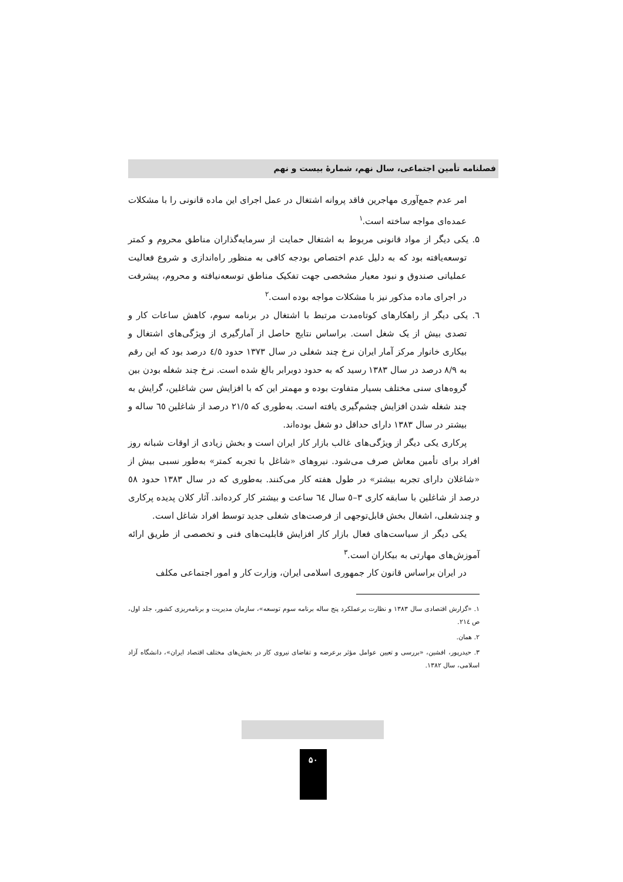فصلنامه تأمین اجتماعی، سال نهم، شمارهٔ بیست و نهم
امر عدم جمع‌آوری مهاجرین فاقد پروانه اشتغال در عمل اجرای این ماده قانونی را با مشکلات عمده‌ای مواجه ساخته است.<sup>۱</sup>
۵. یکی دیگر از مواد قانونی مربوط به اشتغال حمایت از سرمایه‌گذاران مناطق محروم و کمتر توسعه‌یافته بود که به دلیل عدم اختصاص بودجه کافی به منظور راه‌اندازی و شروع فعالیت عملیاتی صندوق و نبود معیار مشخصی جهت تفکیک مناطق توسعه‌نیافته و محروم، پیشرفت در اجرای ماده مذکور نیز با مشکلات مواجه بوده است.<sup>۲</sup>
٦. یکی دیگر از راهکارهای کوتاه‌مدت مرتبط با اشتغال در برنامه سوم، کاهش ساعات کار و تصدی بیش از یک شغل است. براساس نتایج حاصل از آمارگیری از ویژگی‌های اشتغال و بیکاری خانوار مرکز آمار ایران نرخ چند شغلی در سال ۱۳۷۳ حدود ٤/٥ درصد بود که این رقم به ۸/۹ درصد در سال ۱۳۸۳ رسید که به حدود دوبرابر بالغ شده است. نرخ چند شغله بودن بین گروه‌های سنی مختلف بسیار متفاوت بوده و مهمتر این که با افزایش سن شاغلین، گرایش به چند شغله شدن افزایش چشم‌گیری یافته است. به‌طوری که ۲۱/٥ درصد از شاغلین ٦٥ ساله و بیشتر در سال ۱۳۸۳ دارای حداقل دو شغل بوده‌اند.
پرکاری یکی دیگر از ویژگی‌های غالب بازار کار ایران است و بخش زیادی از اوقات شبانه روز افراد برای تأمین معاش صرف می‌شود. نیروهای «شاغل با تجربه کمتر» به‌طور نسبی بیش از «شاغلان دارای تجربه بیشتر» در طول هفته کار می‌کنند. به‌طوری که در سال ۱۳۸۳ حدود ٥۸ درصد از شاغلین با سابقه کاری ۳–٥ سال ٦٤ ساعت و بیشتر کار کرده‌اند. آثار کلان پدیده پرکاری و چندشغلی، اشغال بخش قابل‌توجهی از فرصت‌های شغلی جدید توسط افراد شاغل است.
یکی دیگر از سیاست‌های فعال بازار کار افزایش قابلیت‌های فنی و تخصصی از طریق ارائه آموزش‌های مهارتی به بیکاران است.<sup>۳</sup>
در ایران براساس قانون کار جمهوری اسلامی ایران، وزارت کار و امور اجتماعی مکلف
۱. «گزارش اقتصادی سال ۱۳۸۳ و نظارت برعملکرد پنج ساله برنامه سوم توسعه»، سازمان مدیریت و برنامه‌ریزی کشور، جلد اول، ص ۲۱٤.
۲. همان.
۳. حیدرپور، افشین، «بررسی و تعیین عوامل مؤثر برعرضه و تقاضای نیروی کار در بخش‌های مختلف اقتصاد ایران»، دانشگاه آزاد اسلامی، سال ۱۳۸۲.
۵۰